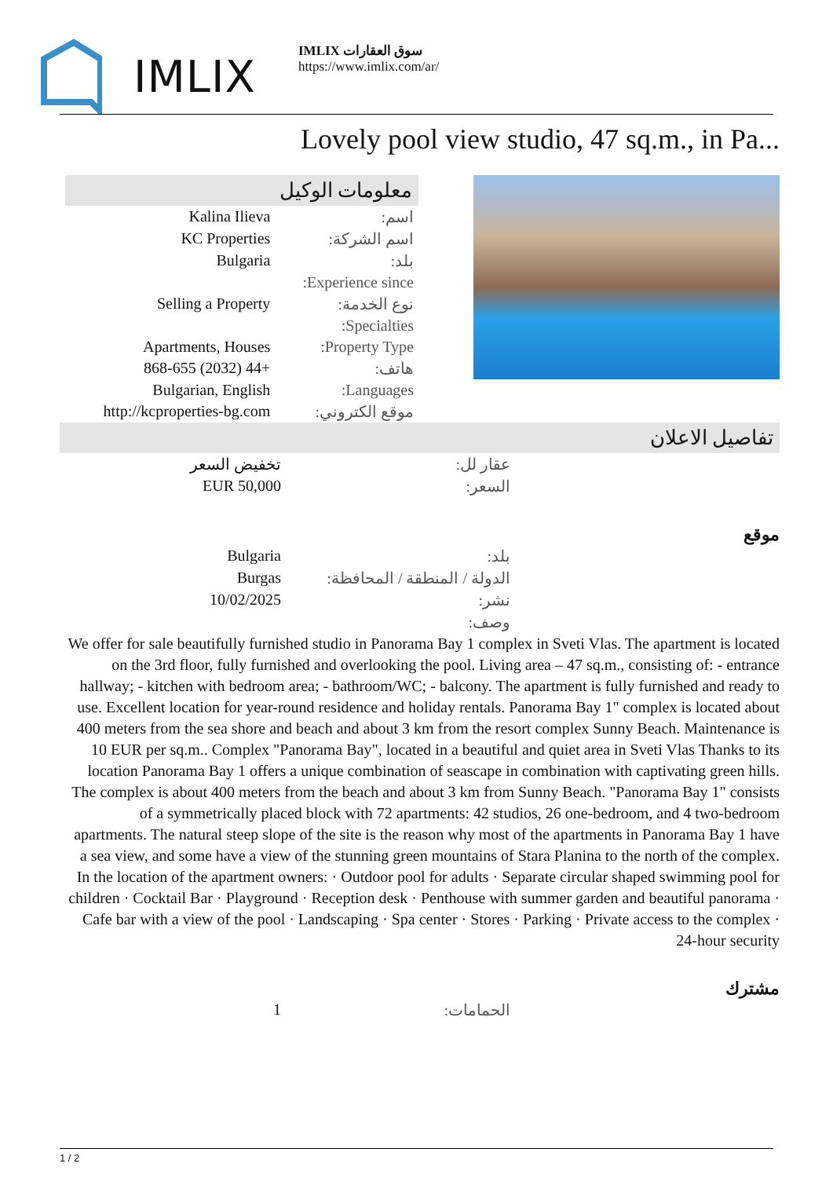IMLIX
IMLIX سوق العقارات
https://www.imlix.com/ar/
Lovely pool view studio, 47 sq.m., in Pa...
معلومات الوكيل
| اسم: | Kalina Ilieva |
| اسم الشركة: | KC Properties |
| بلد: | Bulgaria |
| Experience since: | |
| نوع الخدمة: | Selling a Property |
| Specialties: | |
| Property Type: | Apartments, Houses |
| هاتف: | +44 (2032) 868-655 |
| Languages: | Bulgarian, English |
| موقع الكتروني: | http://kcproperties-bg.com |
تفاصيل الاعلان
| عقار لل: | تخفيض السعر |
| السعر: | EUR 50,000 |
موقع
| بلد: | Bulgaria |
| الدولة / المنطقة / المحافظة: | Burgas |
| نشر: | 10/02/2025 |
| وصف: | |
We offer for sale beautifully furnished studio in Panorama Bay 1 complex in Sveti Vlas. The apartment is located on the 3rd floor, fully furnished and overlooking the pool. Living area – 47 sq.m., consisting of: - entrance hallway; - kitchen with bedroom area; - bathroom/WC; - balcony. The apartment is fully furnished and ready to use. Excellent location for year-round residence and holiday rentals. Panorama Bay 1" complex is located about 400 meters from the sea shore and beach and about 3 km from the resort complex Sunny Beach. Maintenance is 10 EUR per sq.m.. Complex "Panorama Bay", located in a beautiful and quiet area in Sveti Vlas Thanks to its location Panorama Bay 1 offers a unique combination of seascape in combination with captivating green hills. The complex is about 400 meters from the beach and about 3 km from Sunny Beach. "Panorama Bay 1" consists of a symmetrically placed block with 72 apartments: 42 studios, 26 one-bedroom, and 4 two-bedroom apartments. The natural steep slope of the site is the reason why most of the apartments in Panorama Bay 1 have a sea view, and some have a view of the stunning green mountains of Stara Planina to the north of the complex. In the location of the apartment owners: · Outdoor pool for adults · Separate circular shaped swimming pool for children · Cocktail Bar · Playground · Reception desk · Penthouse with summer garden and beautiful panorama · Cafe bar with a view of the pool · Landscaping · Spa center · Stores · Parking · Private access to the complex · 24-hour security
مشترك
| الحمامات: | 1 |
1 / 2